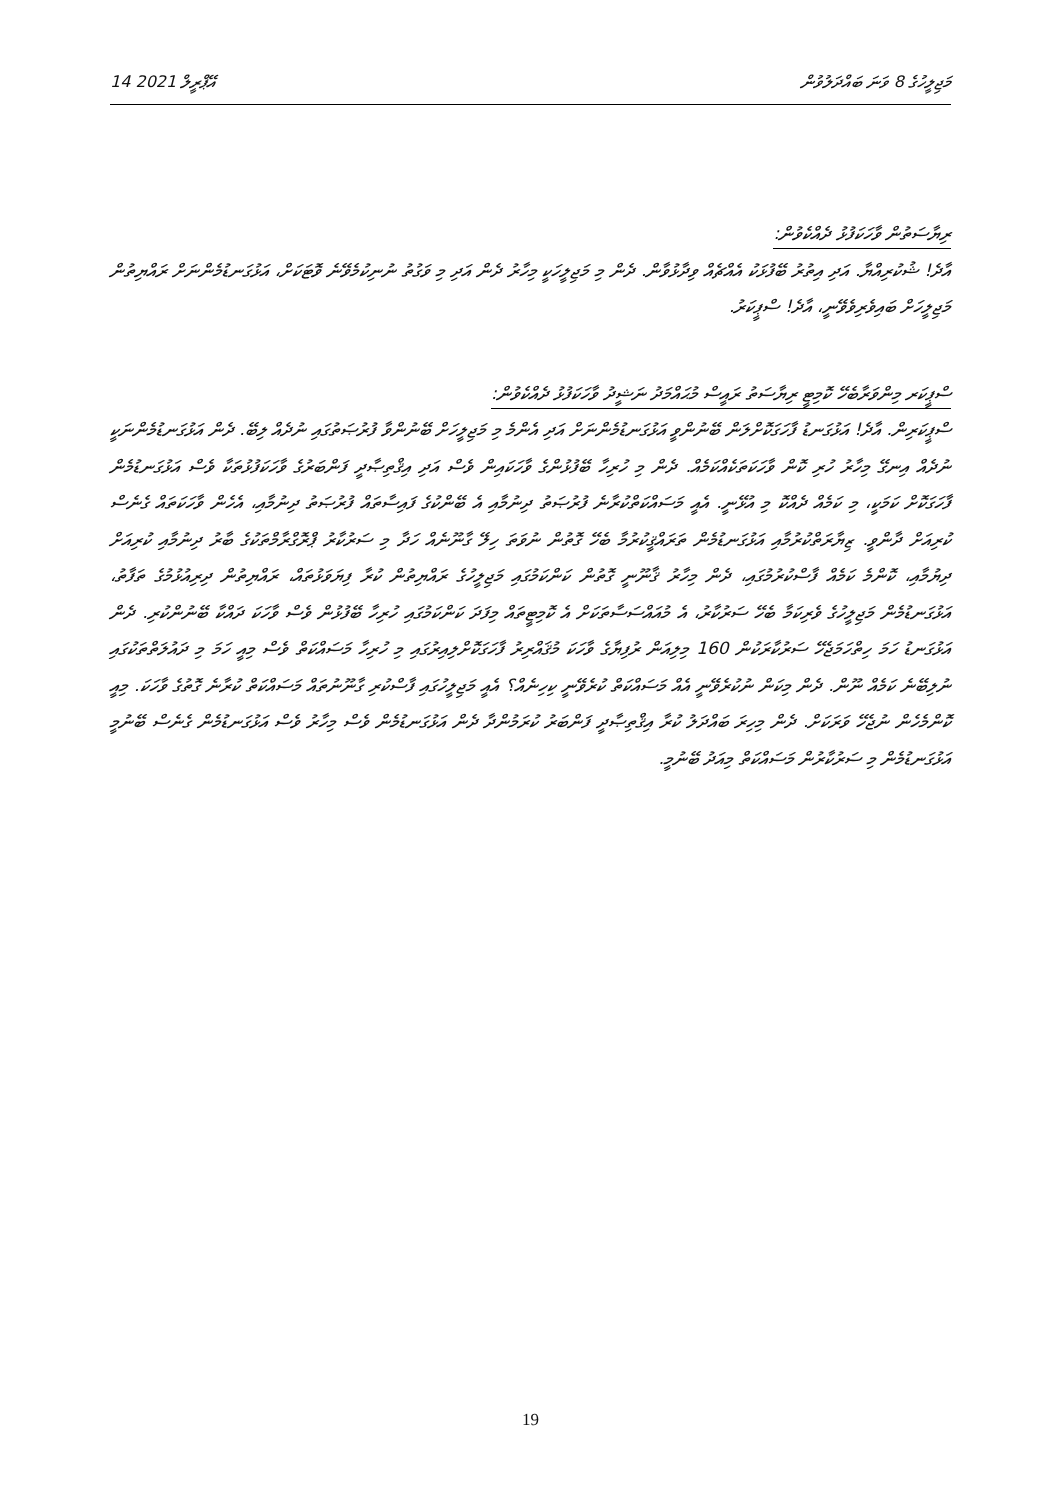14 އޭޕްރީލް 2021 މަޖިލީހުގެ 8 ވަނަ ބައްދަލުވުން
ރިޔާސަތުން ވާހަކަފުޅު ދެއްކެވުން:
އާދެ! ޝުކުރިއްޔާ. އަދި އިތުރު ބޭފުޅަކު އެއްޗެއް ވިދާޅުވާން. ދެން މި މަޖިލީހަކީ މިހާރު ދެން އަދި މި ވަގުތު ނުނިކުމެވޭނެ ވޮޓަކަށް، އަޅުގަނޑުމެންނަށް ރައްޔިތުން މަޖިލީހަށް ބައިވެރިވެވޭނީ، އާދެ! ސްޕީކަރު.
ސްޕީކަރ މިންވަރާބެހޭ ކޮމިޓީ ރިޔާސަތު ރައީސް މުޙައްމަދު ނަޝީދު ވާހަކަފުޅު ދެއްކެވުން:
ސްޕީކަރިން. އާދެ! އަޅުގަނޑު ފާހަގަކޮށްލަން ބޭނުންވީ އަޅުގަނޑުމެންނަށް އަދި އެންމެ މި މަޖިލީހަށް ބޭނުންވާ ފުރުޞަތުގައި ނުދެއް ލިބޭ. ދެން އަޅުގަނޑުމެންނަކީ ނުދެއް އިނގޭ މިހާރު ހުރި ކޮން ވާހަކަތަކެއްކަމެއް. ދެން މި ހުރިހާ ބޭފުޅުންގެ ވާހަކައިން ވެސް އަދި އިޤްތިޞާދީ ފަންބަރުގެ ވާހަކަފުޅުތަކާ ވެސް އަޅުގަނޑުމެން ފާހަގަކޮށް ކަމަކީ، މި ކަމެއް ދެއްކޮ މި އުޅޭނީ. އެއީ މަސައްކަތްކުރާނެ ފުރުޞަތު ދިނުމާއި އެ ބޭންކުގެ ފައިސާތައް ފުރުޞަތު ދިނުމާއި، އެހެން ވާހަކަތައް ގެނެސް ކުރިއަށް ދާންވީ. ޒިޔާރަތްކުރުމާއި އަޅުގަނޑުމެން ތަރައްޤީކުރުމާ ބެހޭ ގޮތުން ނުވަތަ ހިލޭ ގާނޫނެއް ހަދާ މި ސަރުކާރު ޕްރޮގްރާމްތަކުގެ ބާރު ދިނުމާއި ކުރިއަށް ދިޔުމާއި، ކޮންމެ ކަމެއް ފާސްކުރުމުގައި، ދެން މިހާރު ޤާނޫނީ ގޮތުން ކަންކަމުގައި މަޖިލީހުގެ ރައްޔިތުން ކުރާ ފިޔަވަޅުތައް، ރައްޔިތުން ދިރިއުޅުމުގެ ތަފާތު، އަޅުގަނޑުމެން މަޖިލީހުގެ ވެރިކަމާ ބެހޭ ސަރުކާރު، އެ މުއައްސަސާތަކަށް އެ ކޮމިޓީތައް މިފަދަ ކަންކަމުގައި ހުރިހާ ބޭފުޅުން ވެސް ވާހަކަ ދައްކާ ބޭނުންކުރި. ދެން އަޅުގަނޑު ހަމަ ހިތްހަމަޖެހޭ ސަރުކާރަކުން 160 މިލިއަން ރުފިޔާގެ ވާހަކަ މުޤައްރިރު ފާހަގަކޮށްލިއިރުގައި މި ހުރިހާ މަސައްކަތް ވެސް މިއީ ހަމަ މި ދައުލަތްތަކުގައި ނުލިބޭނެ ކަމެއް ނޫން. ދެން މިކަން ނުކުރެވޭނީ އެއް މަސައްކަތް ކުރެވޭނީ ކިހިނެއް؟ އެއީ މަޖިލީހުގައި ފާސްކުރި ގާނޫނުތައް މަސައްކަތް ކުރާނެ ގޮތުގެ ވާހަކަ. މިއީ ކޮންމެހެން ނުޖެހޭ ވަރަކަށް. ދެން މިހިރަ ބައްދަލު ކުރާ އިޤްތިޞާދީ ފަންބަރު ކުރަމުންދާ ދެން އަޅުގަނޑުމެން ވެސް މިހާރު ވެސް އަޅުގަނޑުމެން ގެނެސް ބޭނުމީ އަޅުގަނޑުމެން މި ސަރުކާރުން މަސައްކަތް މިއަދު ބޭނުމީ.
19